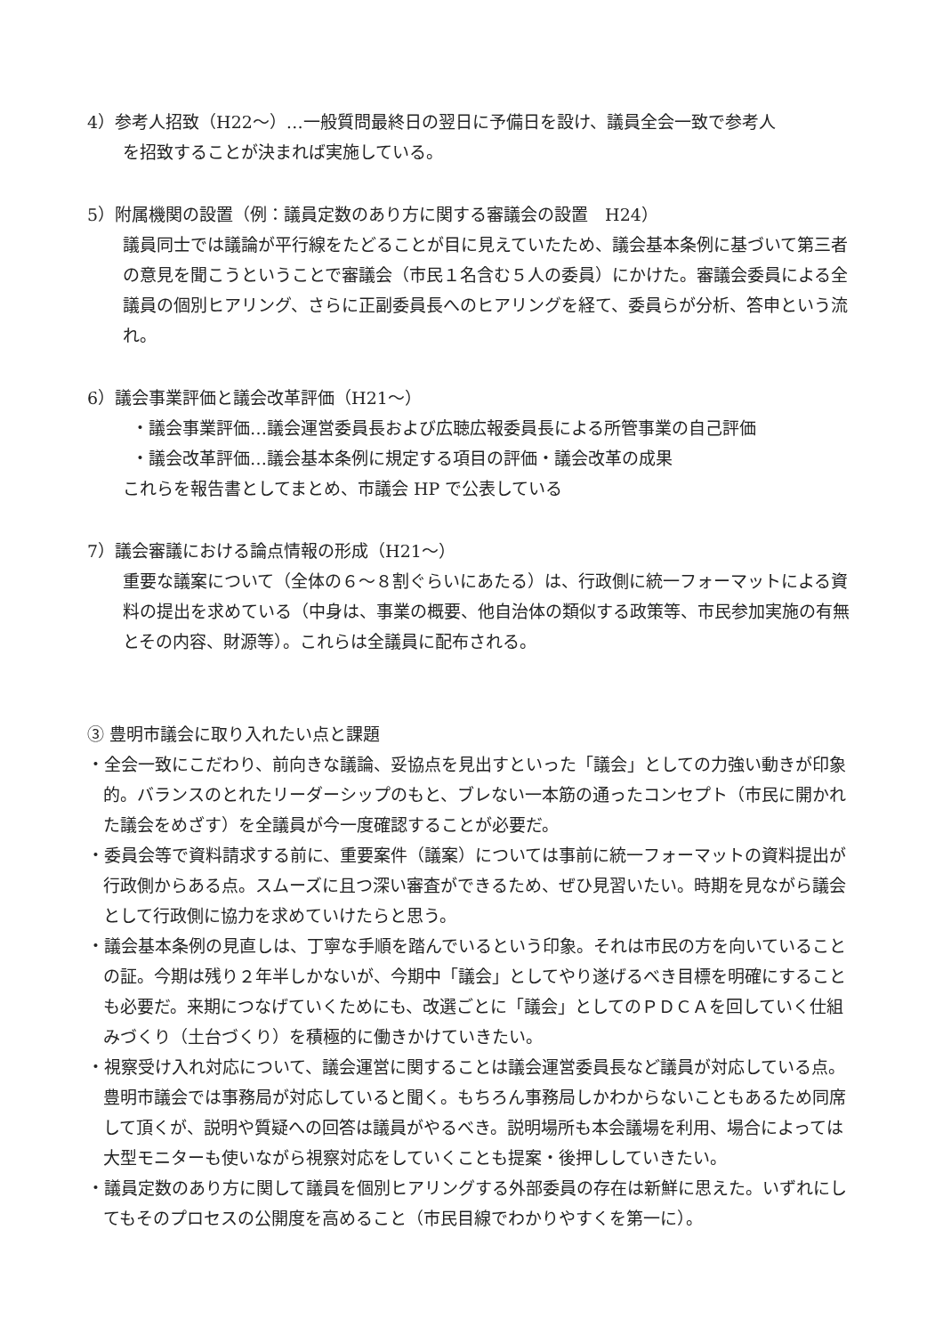4）参考人招致（H22～）…一般質問最終日の翌日に予備日を設け、議員全会一致で参考人
を招致することが決まれば実施している。
5）附属機関の設置（例：議員定数のあり方に関する審議会の設置　H24）
議員同士では議論が平行線をたどることが目に見えていたため、議会基本条例に基づいて第三者の意見を聞こうということで審議会（市民１名含む５人の委員）にかけた。審議会委員による全議員の個別ヒアリング、さらに正副委員長へのヒアリングを経て、委員らが分析、答申という流れ。
6）議会事業評価と議会改革評価（H21～）
・議会事業評価…議会運営委員長および広聴広報委員長による所管事業の自己評価
・議会改革評価…議会基本条例に規定する項目の評価・議会改革の成果
これらを報告書としてまとめ、市議会 HP で公表している
7）議会審議における論点情報の形成（H21～）
重要な議案について（全体の６～８割ぐらいにあたる）は、行政側に統一フォーマットによる資料の提出を求めている（中身は、事業の概要、他自治体の類似する政策等、市民参加実施の有無とその内容、財源等）。これらは全議員に配布される。
③ 豊明市議会に取り入れたい点と課題
・全会一致にこだわり、前向きな議論、妥協点を見出すといった「議会」としての力強い動きが印象的。バランスのとれたリーダーシップのもと、ブレない一本筋の通ったコンセプト（市民に開かれた議会をめざす）を全議員が今一度確認することが必要だ。
・委員会等で資料請求する前に、重要案件（議案）については事前に統一フォーマットの資料提出が行政側からある点。スムーズに且つ深い審査ができるため、ぜひ見習いたい。時期を見ながら議会として行政側に協力を求めていけたらと思う。
・議会基本条例の見直しは、丁寧な手順を踏んでいるという印象。それは市民の方を向いていることの証。今期は残り２年半しかないが、今期中「議会」としてやり遂げるべき目標を明確にすることも必要だ。来期につなげていくためにも、改選ごとに「議会」としてのＰＤＣＡを回していく仕組みづくり（土台づくり）を積極的に働きかけていきたい。
・視察受け入れ対応について、議会運営に関することは議会運営委員長など議員が対応している点。豊明市議会では事務局が対応していると聞く。もちろん事務局しかわからないこともあるため同席して頂くが、説明や質疑への回答は議員がやるべき。説明場所も本会議場を利用、場合によっては大型モニターも使いながら視察対応をしていくことも提案・後押ししていきたい。
・議員定数のあり方に関して議員を個別ヒアリングする外部委員の存在は新鮮に思えた。いずれにしてもそのプロセスの公開度を高めること（市民目線でわかりやすくを第一に）。